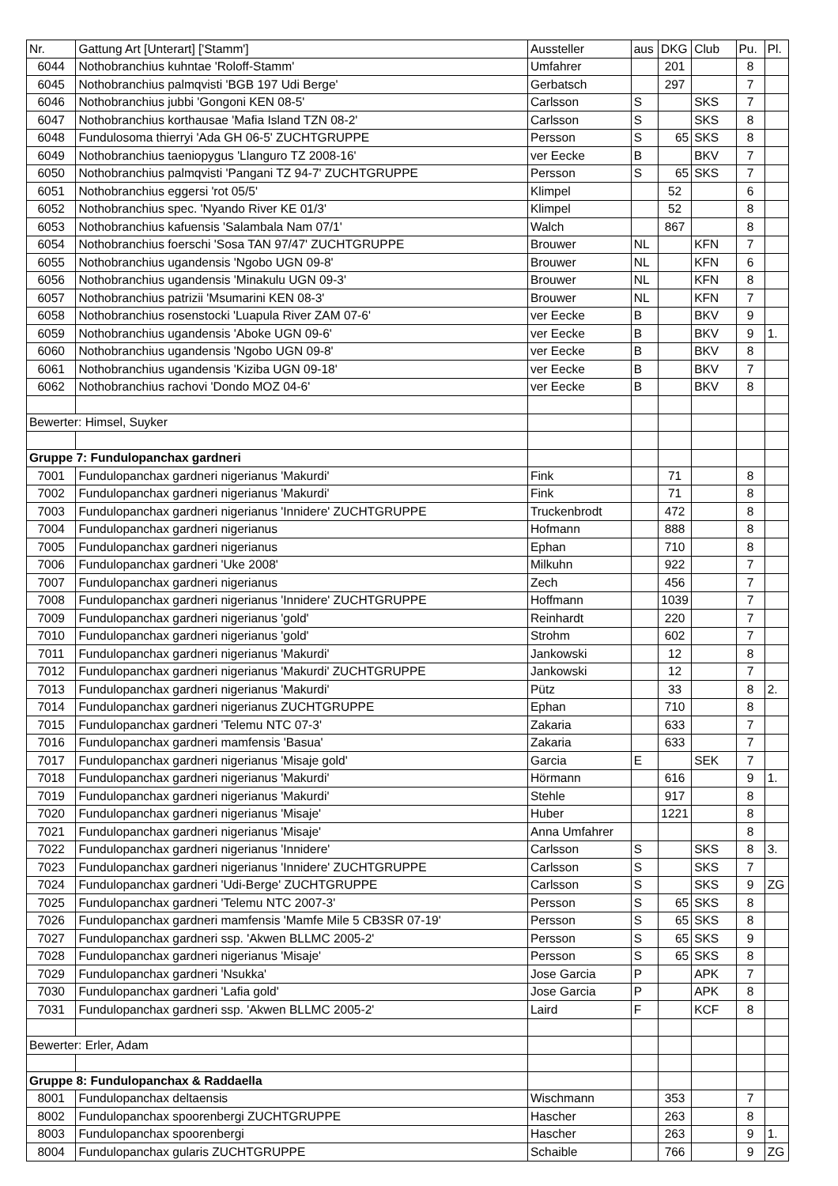| Nr. | Gattung Art [Unterart] ['Stamm'] | Aussteller | aus | DKG | Club | Pu. | Pl. |
| --- | --- | --- | --- | --- | --- | --- | --- |
| 6044 | Nothobranchius kuhntae 'Roloff-Stamm' | Umfahrer | | 201 | | 8 | |
| 6045 | Nothobranchius palmqvisti 'BGB 197 Udi Berge' | Gerbatsch | | 297 | | 7 | |
| 6046 | Nothobranchius jubbi 'Gongoni KEN 08-5' | Carlsson | S | | SKS | 7 | |
| 6047 | Nothobranchius korthausae 'Mafia Island TZN 08-2' | Carlsson | S | | SKS | 8 | |
| 6048 | Fundulosoma thierryi 'Ada GH 06-5' ZUCHTGRUPPE | Persson | S | 65 | SKS | 8 | |
| 6049 | Nothobranchius taeniopygus 'Llanguro TZ 2008-16' | ver Eecke | B | | BKV | 7 | |
| 6050 | Nothobranchius palmqvisti 'Pangani TZ 94-7' ZUCHTGRUPPE | Persson | S | 65 | SKS | 7 | |
| 6051 | Nothobranchius eggersi 'rot 05/5' | Klimpel | | 52 | | 6 | |
| 6052 | Nothobranchius spec. 'Nyando River KE 01/3' | Klimpel | | 52 | | 8 | |
| 6053 | Nothobranchius kafuensis 'Salambala Nam 07/1' | Walch | | 867 | | 8 | |
| 6054 | Nothobranchius foerschi 'Sosa TAN 97/47' ZUCHTGRUPPE | Brouwer | NL | | KFN | 7 | |
| 6055 | Nothobranchius ugandensis 'Ngobo UGN 09-8' | Brouwer | NL | | KFN | 6 | |
| 6056 | Nothobranchius ugandensis 'Minakulu UGN 09-3' | Brouwer | NL | | KFN | 8 | |
| 6057 | Nothobranchius patrizii 'Msumarini KEN 08-3' | Brouwer | NL | | KFN | 7 | |
| 6058 | Nothobranchius rosenstocki 'Luapula River ZAM 07-6' | ver Eecke | B | | BKV | 9 | |
| 6059 | Nothobranchius ugandensis 'Aboke UGN 09-6' | ver Eecke | B | | BKV | 9 | 1. |
| 6060 | Nothobranchius ugandensis 'Ngobo UGN 09-8' | ver Eecke | B | | BKV | 8 | |
| 6061 | Nothobranchius ugandensis 'Kiziba UGN 09-18' | ver Eecke | B | | BKV | 7 | |
| 6062 | Nothobranchius rachovi 'Dondo MOZ 04-6' | ver Eecke | B | | BKV | 8 | |
| Bewerter: Himsel, Suyker | | | | | | | |
| Gruppe 7: Fundulopanchax gardneri | | | | | | | |
| 7001 | Fundulopanchax gardneri nigerianus 'Makurdi' | Fink | | 71 | | 8 | |
| 7002 | Fundulopanchax gardneri nigerianus 'Makurdi' | Fink | | 71 | | 8 | |
| 7003 | Fundulopanchax gardneri nigerianus 'Innidere' ZUCHTGRUPPE | Truckenbrodt | | 472 | | 8 | |
| 7004 | Fundulopanchax gardneri nigerianus | Hofmann | | 888 | | 8 | |
| 7005 | Fundulopanchax gardneri nigerianus | Ephan | | 710 | | 8 | |
| 7006 | Fundulopanchax gardneri 'Uke 2008' | Milkuhn | | 922 | | 7 | |
| 7007 | Fundulopanchax gardneri nigerianus | Zech | | 456 | | 7 | |
| 7008 | Fundulopanchax gardneri nigerianus 'Innidere' ZUCHTGRUPPE | Hoffmann | | 1039 | | 7 | |
| 7009 | Fundulopanchax gardneri nigerianus 'gold' | Reinhardt | | 220 | | 7 | |
| 7010 | Fundulopanchax gardneri nigerianus 'gold' | Strohm | | 602 | | 7 | |
| 7011 | Fundulopanchax gardneri nigerianus 'Makurdi' | Jankowski | | 12 | | 8 | |
| 7012 | Fundulopanchax gardneri nigerianus 'Makurdi' ZUCHTGRUPPE | Jankowski | | 12 | | 7 | |
| 7013 | Fundulopanchax gardneri nigerianus 'Makurdi' | Pütz | | 33 | | 8 | 2. |
| 7014 | Fundulopanchax gardneri nigerianus ZUCHTGRUPPE | Ephan | | 710 | | 8 | |
| 7015 | Fundulopanchax gardneri 'Telemu NTC 07-3' | Zakaria | | 633 | | 7 | |
| 7016 | Fundulopanchax gardneri mamfensis 'Basua' | Zakaria | | 633 | | 7 | |
| 7017 | Fundulopanchax gardneri nigerianus 'Misaje gold' | Garcia | E | | SEK | 7 | |
| 7018 | Fundulopanchax gardneri nigerianus 'Makurdi' | Hörmann | | 616 | | 9 | 1. |
| 7019 | Fundulopanchax gardneri nigerianus 'Makurdi' | Stehle | | 917 | | 8 | |
| 7020 | Fundulopanchax gardneri nigerianus 'Misaje' | Huber | | 1221 | | 8 | |
| 7021 | Fundulopanchax gardneri nigerianus 'Misaje' | Anna Umfahrer | | | | 8 | |
| 7022 | Fundulopanchax gardneri nigerianus 'Innidere' | Carlsson | S | | SKS | 8 | 3. |
| 7023 | Fundulopanchax gardneri nigerianus 'Innidere' ZUCHTGRUPPE | Carlsson | S | | SKS | 7 | |
| 7024 | Fundulopanchax gardneri 'Udi-Berge' ZUCHTGRUPPE | Carlsson | S | | SKS | 9 | ZG |
| 7025 | Fundulopanchax gardneri 'Telemu NTC 2007-3' | Persson | S | 65 | SKS | 8 | |
| 7026 | Fundulopanchax gardneri mamfensis 'Mamfe Mile 5 CB3SR 07-19' | Persson | S | 65 | SKS | 8 | |
| 7027 | Fundulopanchax gardneri ssp. 'Akwen BLLMC 2005-2' | Persson | S | 65 | SKS | 9 | |
| 7028 | Fundulopanchax gardneri nigerianus 'Misaje' | Persson | S | 65 | SKS | 8 | |
| 7029 | Fundulopanchax gardneri 'Nsukka' | Jose Garcia | P | | APK | 7 | |
| 7030 | Fundulopanchax gardneri 'Lafia gold' | Jose Garcia | P | | APK | 8 | |
| 7031 | Fundulopanchax gardneri ssp. 'Akwen BLLMC 2005-2' | Laird | F | | KCF | 8 | |
| Bewerter: Erler, Adam | | | | | | | |
| Gruppe 8: Fundulopanchax & Raddaella | | | | | | | |
| 8001 | Fundulopanchax deltaensis | Wischmann | | 353 | | 7 | |
| 8002 | Fundulopanchax spoorenbergi ZUCHTGRUPPE | Hascher | | 263 | | 8 | |
| 8003 | Fundulopanchax spoorenbergi | Hascher | | 263 | | 9 | 1. |
| 8004 | Fundulopanchax gularis ZUCHTGRUPPE | Schaible | | 766 | | 9 | ZG |